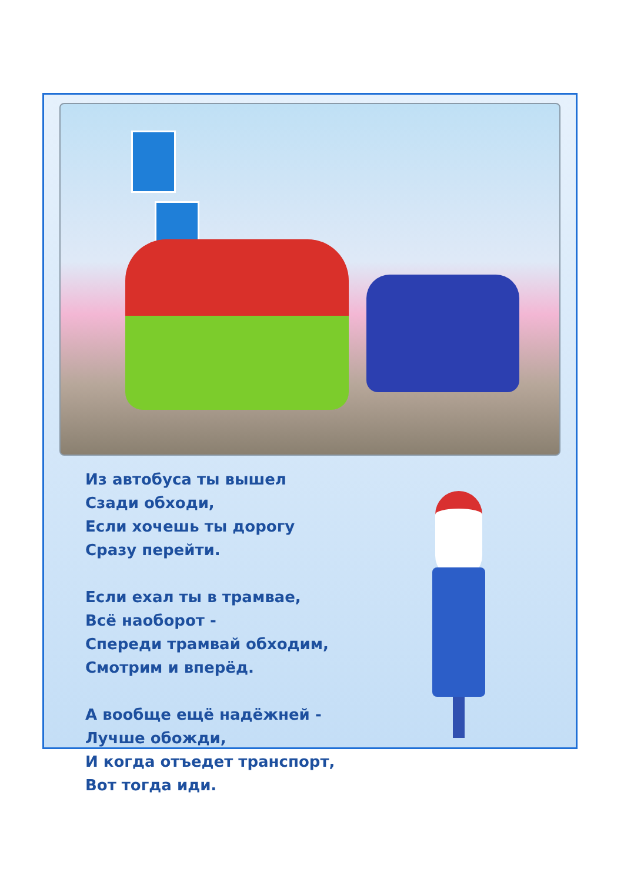Из автобуса ты вышел
Сзади обходи,
Если хочешь ты дорогу
Сразу перейти.
Если ехал ты в трамвае,
Всё наоборот -
Спереди трамвай обходим,
Смотрим и вперёд.
А вообще ещё надёжней -
Лучше обожди,
И когда отъедет транспорт,
Вот тогда иди.